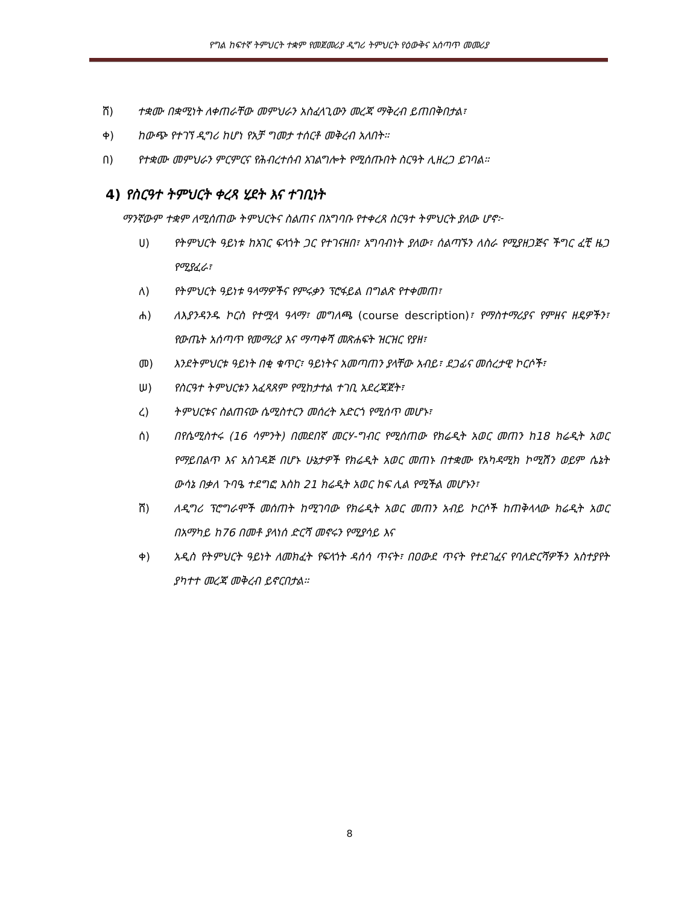የግል ከፍተኛ ትምህርት ተቋም የመጀመሪያ ዲግሪ ትምህርት የዕውቅና አሰጣጥ መመሪያ
ሸ) ተቋሙ በቋሚነት ለቀጠራቸው መምህራን አስፈላጊውን መረጃ ማቅረብ ይጠበቅበታል፣
ቀ) ከውጭ የተገኘ ዲግሪ ከሆነ የአቻ ግመታ ተሰርቶ መቅረብ አለበት።
በ) የተቋሙ መምህራን ምርምርና የሕብረተሰብ አገልግሎት የሚሰጡበት ስርዓት ሊዘረጋ ይገባል።
4) የስርዓተ ትምህርት ቀረጻ ሂደት እና ተገቢነት
ማንኛውም ተቋም ለሚሰጠው ትምህርትና ስልጠና በአግባቡ የተቀረጸ ስርዓተ ትምህርት ያለው ሆኖ፦
ሀ) የትምህርት ዓይነቱ ከአገር ፍላጎት ጋር የተገናዘበ፣ አግባብነት ያለው፣ ሰልጣኙን ለስራ የሚያዘጋጅና ችግር ፈቺ ዜጋ የሚያፈራ፣
ለ) የትምህርት ዓይነቱ ዓላማዎችና የምሩቃን ፕሮፋይል በግልጽ የተቀመጠ፣
ሐ) ለእያንዳንዱ ኮርስ የተሟላ ዓላማ፣ መግለጫ (course description)፣ የማስተማሪያና የምዘና ዘዴዎችን፣ የውጤት አሰጣጥ የመማሪያ እና ማጣቀሻ መጽሐፍት ዝርዝር የያዘ፣
መ) እንደትምህርቱ ዓይነት በቂ ቁጥር፣ ዓይነትና አመጣጠን ያላቸው አብይ፣ ደጋፊና መሰረታዊ ኮርሶች፣
ሠ) የስርዓተ ትምህርቱን አፈጻጸም የሚከታተል ተገቢ አደረጃጀት፣
ረ) ትምህርቱና ስልጠናው ሴሚስተርን መሰረት አድርጎ የሚሰጥ መሆኑ፣
ሰ) በየሴሚስተሩ (16 ሳምንት) በመደበኛ መርሃ-ግብር የሚሰጠው የክሬዲት አወር መጠን ከ18 ክሬዲት አወር የማይበልጥ እና አስገዳጅ በሆኑ ሁኔታዎች የክሬዲት አወር መጠኑ በተቋሙ የአካዳሚክ ኮሚሽን ወይም ሴኔት ውሳኔ በቃለ ጉባዔ ተደግፎ እስከ 21 ክሬዲት አወር ከፍ ሊል የሚችል መሆኑን፣
ሸ) ለዲግሪ ፕሮግራሞች መሰጠት ከሚገባው የክሬዲት አወር መጠን አብይ ኮርሶች ከጠቅላላው ክሬዲት አወር በአማካይ ከ76 በመቶ ያላነሰ ድርሻ መኖሩን የሚያሳይ እና
ቀ) አዲስ የትምህርት ዓይነት ለመክፈት የፍላጎት ዳሰሳ ጥናት፣ በዐውደ ጥናት የተደገፈና የባለድርሻዎችን አስተያየት ያካተተ መረጃ መቅረብ ይኖርበታል።
8